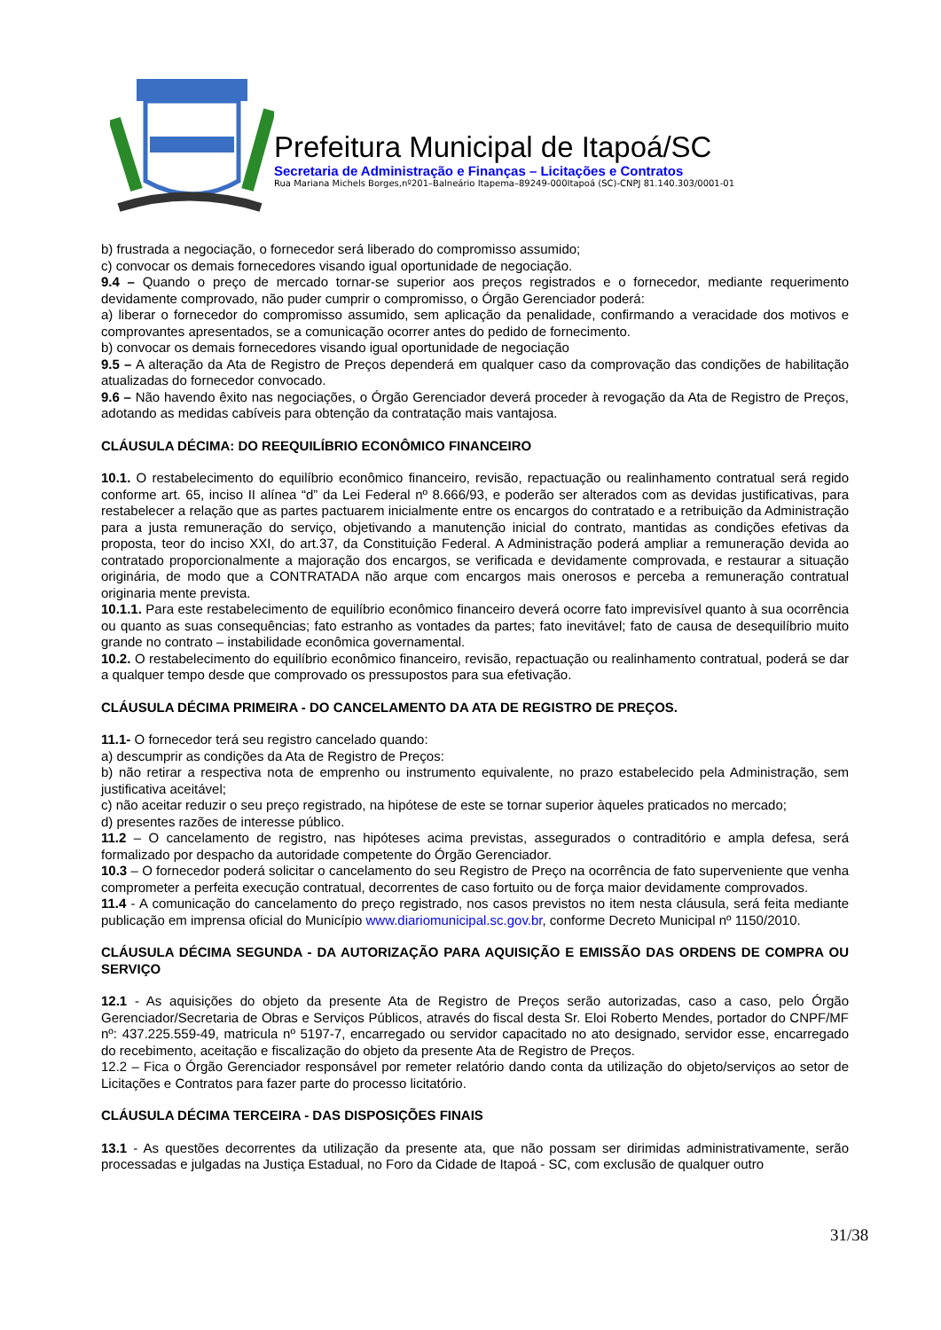Prefeitura Municipal de Itapoá/SC
Secretaria de Administração e Finanças – Licitações e Contratos
Rua Mariana Michels Borges,nº201–Balneário Itapema–89249-000Itapoá (SC)-CNPJ 81.140.303/0001-01
b) frustrada a negociação, o fornecedor será liberado do compromisso assumido;
c) convocar os demais fornecedores visando igual oportunidade de negociação.
9.4 – Quando o preço de mercado tornar-se superior aos preços registrados e o fornecedor, mediante requerimento devidamente comprovado, não puder cumprir o compromisso, o Órgão Gerenciador poderá:
a) liberar o fornecedor do compromisso assumido, sem aplicação da penalidade, confirmando a veracidade dos motivos e comprovantes apresentados, se a comunicação ocorrer antes do pedido de fornecimento.
b) convocar os demais fornecedores visando igual oportunidade de negociação
9.5 – A alteração da Ata de Registro de Preços dependerá em qualquer caso da comprovação das condições de habilitação atualizadas do fornecedor convocado.
9.6 – Não havendo êxito nas negociações, o Órgão Gerenciador deverá proceder à revogação da Ata de Registro de Preços, adotando as medidas cabíveis para obtenção da contratação mais vantajosa.
CLÁUSULA DÉCIMA: DO REEQUILÍBRIO ECONÔMICO FINANCEIRO
10.1. O restabelecimento do equilíbrio econômico financeiro, revisão, repactuação ou realinhamento contratual será regido conforme art. 65, inciso II alínea “d” da Lei Federal nº 8.666/93, e poderão ser alterados com as devidas justificativas, para restabelecer a relação que as partes pactuarem inicialmente entre os encargos do contratado e a retribuição da Administração para a justa remuneração do serviço, objetivando a manutenção inicial do contrato, mantidas as condições efetivas da proposta, teor do inciso XXI, do art.37, da Constituição Federal. A Administração poderá ampliar a remuneração devida ao contratado proporcionalmente a majoração dos encargos, se verificada e devidamente comprovada, e restaurar a situação originária, de modo que a CONTRATADA não arque com encargos mais onerosos e perceba a remuneração contratual originaria mente prevista.
10.1.1. Para este restabelecimento de equilíbrio econômico financeiro deverá ocorre fato imprevisível quanto à sua ocorrência ou quanto as suas consequências; fato estranho as vontades da partes; fato inevitável; fato de causa de desequilíbrio muito grande no contrato – instabilidade econômica governamental.
10.2. O restabelecimento do equilíbrio econômico financeiro, revisão, repactuação ou realinhamento contratual, poderá se dar a qualquer tempo desde que comprovado os pressupostos para sua efetivação.
CLÁUSULA DÉCIMA PRIMEIRA - DO CANCELAMENTO DA ATA DE REGISTRO DE PREÇOS.
11.1- O fornecedor terá seu registro cancelado quando:
a) descumprir as condições da Ata de Registro de Preços:
b) não retirar a respectiva nota de emprenho ou instrumento equivalente, no prazo estabelecido pela Administração, sem justificativa aceitável;
c) não aceitar reduzir o seu preço registrado, na hipótese de este se tornar superior àqueles praticados no mercado;
d) presentes razões de interesse público.
11.2 – O cancelamento de registro, nas hipóteses acima previstas, assegurados o contraditório e ampla defesa, será formalizado por despacho da autoridade competente do Órgão Gerenciador.
10.3 – O fornecedor poderá solicitar o cancelamento do seu Registro de Preço na ocorrência de fato superveniente que venha comprometer a perfeita execução contratual, decorrentes de caso fortuito ou de força maior devidamente comprovados.
11.4 - A comunicação do cancelamento do preço registrado, nos casos previstos no item nesta cláusula, será feita mediante publicação em imprensa oficial do Município www.diariomunicipal.sc.gov.br, conforme Decreto Municipal nº 1150/2010.
CLÁUSULA DÉCIMA SEGUNDA - DA AUTORIZAÇÃO PARA AQUISIÇÃO E EMISSÃO DAS ORDENS DE COMPRA OU SERVIÇO
12.1 - As aquisições do objeto da presente Ata de Registro de Preços serão autorizadas, caso a caso, pelo Órgão Gerenciador/Secretaria de Obras e Serviços Públicos, através do fiscal desta Sr. Eloi Roberto Mendes, portador do CNPF/MF nº: 437.225.559-49, matricula nº 5197-7, encarregado ou servidor capacitado no ato designado, servidor esse, encarregado do recebimento, aceitação e fiscalização do objeto da presente Ata de Registro de Preços.
12.2 – Fica o Órgão Gerenciador responsável por remeter relatório dando conta da utilização do objeto/serviços ao setor de Licitações e Contratos para fazer parte do processo licitatório.
CLÁUSULA DÉCIMA TERCEIRA - DAS DISPOSIÇÕES FINAIS
13.1 - As questões decorrentes da utilização da presente ata, que não possam ser dirimidas administrativamente, serão processadas e julgadas na Justiça Estadual, no Foro da Cidade de Itapoá - SC, com exclusão de qualquer outro
31/38